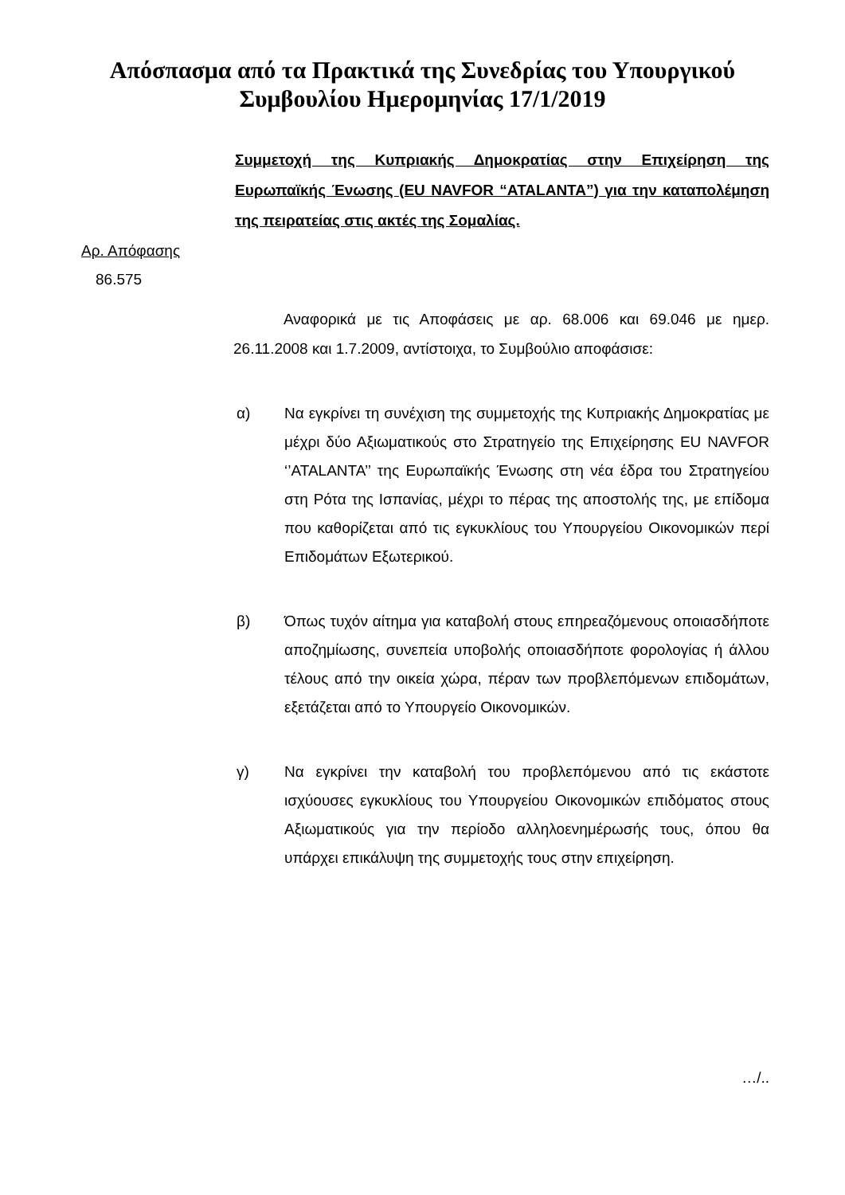Απόσπασμα από τα Πρακτικά της Συνεδρίας του Υπουργικού
Συμβουλίου Ημερομηνίας 17/1/2019
Συμμετοχή της Κυπριακής Δημοκρατίας στην Επιχείρηση της Ευρωπαϊκής Ένωσης (EU NAVFOR “ATALANTA”) για την καταπολέμηση της πειρατείας στις ακτές της Σομαλίας.
Αρ. Απόφασης
86.575
Αναφορικά με τις Αποφάσεις με αρ. 68.006 και 69.046 με ημερ. 26.11.2008 και 1.7.2009, αντίστοιχα, το Συμβούλιο αποφάσισε:
α) Να εγκρίνει τη συνέχιση της συμμετοχής της Κυπριακής Δημοκρατίας με μέχρι δύο Αξιωματικούς στο Στρατηγείο της Επιχείρησης EU NAVFOR ‘’ATALANTA’’ της Ευρωπαϊκής Ένωσης στη νέα έδρα του Στρατηγείου στη Ρότα της Ισπανίας, μέχρι το πέρας της αποστολής της, με επίδομα που καθορίζεται από τις εγκυκλίους του Υπουργείου Οικονομικών περί Επιδομάτων Εξωτερικού.
β) Όπως τυχόν αίτημα για καταβολή στους επηρεαζόμενους οποιασδήποτε αποζημίωσης, συνεπεία υποβολής οποιασδήποτε φορολογίας ή άλλου τέλους από την οικεία χώρα, πέραν των προβλεπόμενων επιδομάτων, εξετάζεται από το Υπουργείο Οικονομικών.
γ) Να εγκρίνει την καταβολή του προβλεπόμενου από τις εκάστοτε ισχύουσες εγκυκλίους του Υπουργείου Οικονομικών επιδόματος στους Αξιωματικούς για την περίοδο αλληλοενημέρωσής τους, όπου θα υπάρχει επικάλυψη της συμμετοχής τους στην επιχείρηση.
…/..